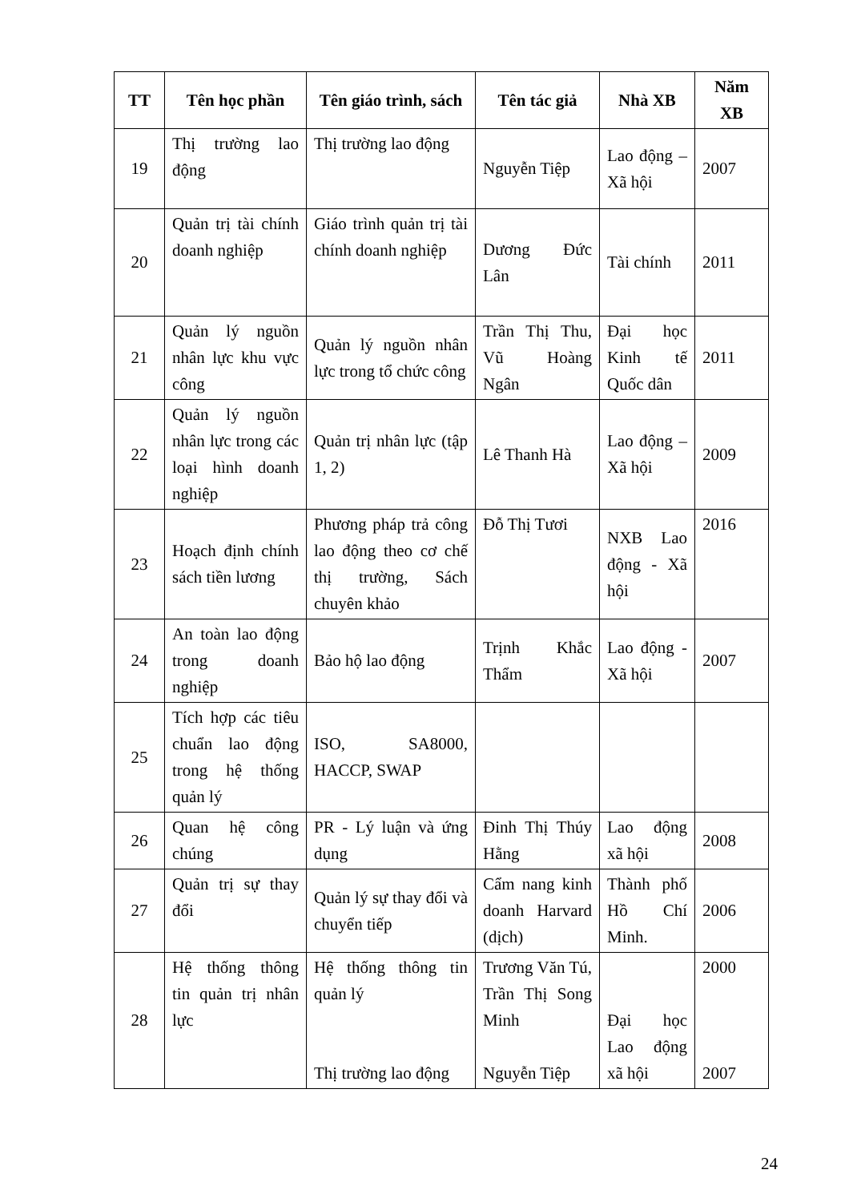| TT | Tên học phần | Tên giáo trình, sách | Tên tác giả | Nhà XB | Năm XB |
| --- | --- | --- | --- | --- | --- |
| 19 | Thị trường lao động | Thị trường lao động | Nguyễn Tiệp | Lao động – Xã hội | 2007 |
| 20 | Quản trị tài chính doanh nghiệp | Giáo trình quản trị tài chính doanh nghiệp | Dương Đức Lân | Tài chính | 2011 |
| 21 | Quản lý nguồn nhân lực khu vực công | Quản lý nguồn nhân lực trong tổ chức công | Trần Thị Thu, Vũ Hoàng Ngân | Đại học Kinh tế Quốc dân | 2011 |
| 22 | Quản lý nguồn nhân lực trong các loại hình doanh nghiệp | Quản trị nhân lực (tập 1, 2) | Lê Thanh Hà | Lao động – Xã hội | 2009 |
| 23 | Hoạch định chính sách tiền lương | Phương pháp trả công lao động theo cơ chế thị trường, Sách chuyên khảo | Đỗ Thị Tươi | NXB Lao động - Xã hội | 2016 |
| 24 | An toàn lao động trong doanh nghiệp | Bảo hộ lao động | Trịnh Khắc Thẩm | Lao động - Xã hội | 2007 |
| 25 | Tích hợp các tiêu chuẩn lao động trong hệ thống quản lý | ISO, SA8000, HACCP, SWAP | | | |
| 26 | Quan hệ công chúng | PR - Lý luận và ứng dụng | Đinh Thị Thúy Hằng | Lao động xã hội | 2008 |
| 27 | Quản trị sự thay đổi | Quản lý sự thay đổi và chuyển tiếp | Cẩm nang kinh doanh Harvard (dịch) | Thành phố Hồ Chí Minh. | 2006 |
| 28 | Hệ thống thông tin quản trị nhân lực | Hệ thống thông tin quản lý Thị trường lao động | Trương Văn Tú, Trần Thị Song Minh Nguyễn Tiệp | Đại học Lao động xã hội | 2000 2007 |
24